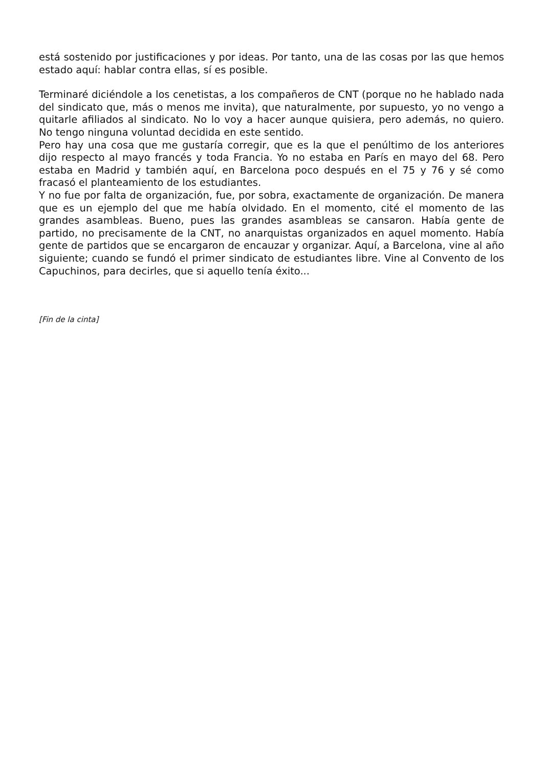está sostenido por justificaciones y por ideas. Por tanto, una de las cosas por las que hemos estado aquí: hablar contra ellas, sí es posible.
Terminaré diciéndole a los cenetistas, a los compañeros de CNT (porque no he hablado nada del sindicato que, más o menos me invita), que naturalmente, por supuesto, yo no vengo a quitarle afiliados al sindicato. No lo voy a hacer aunque quisiera, pero además, no quiero. No tengo ninguna voluntad decidida en este sentido.
Pero hay una cosa que me gustaría corregir, que es la que el penúltimo de los anteriores dijo respecto al mayo francés y toda Francia. Yo no estaba en París en mayo del 68. Pero estaba en Madrid y también aquí, en Barcelona poco después en el 75 y 76 y sé como fracasó el planteamiento de los estudiantes.
Y no fue por falta de organización, fue, por sobra, exactamente de organización. De manera que es un ejemplo del que me había olvidado. En el momento, cité el momento de las grandes asambleas. Bueno, pues las grandes asambleas se cansaron. Había gente de partido, no precisamente de la CNT, no anarquistas organizados en aquel momento. Había gente de partidos que se encargaron de encauzar y organizar. Aquí, a Barcelona, vine al año siguiente; cuando se fundó el primer sindicato de estudiantes libre. Vine al Convento de los Capuchinos, para decirles, que si aquello tenía éxito...
[Fin de la cinta]